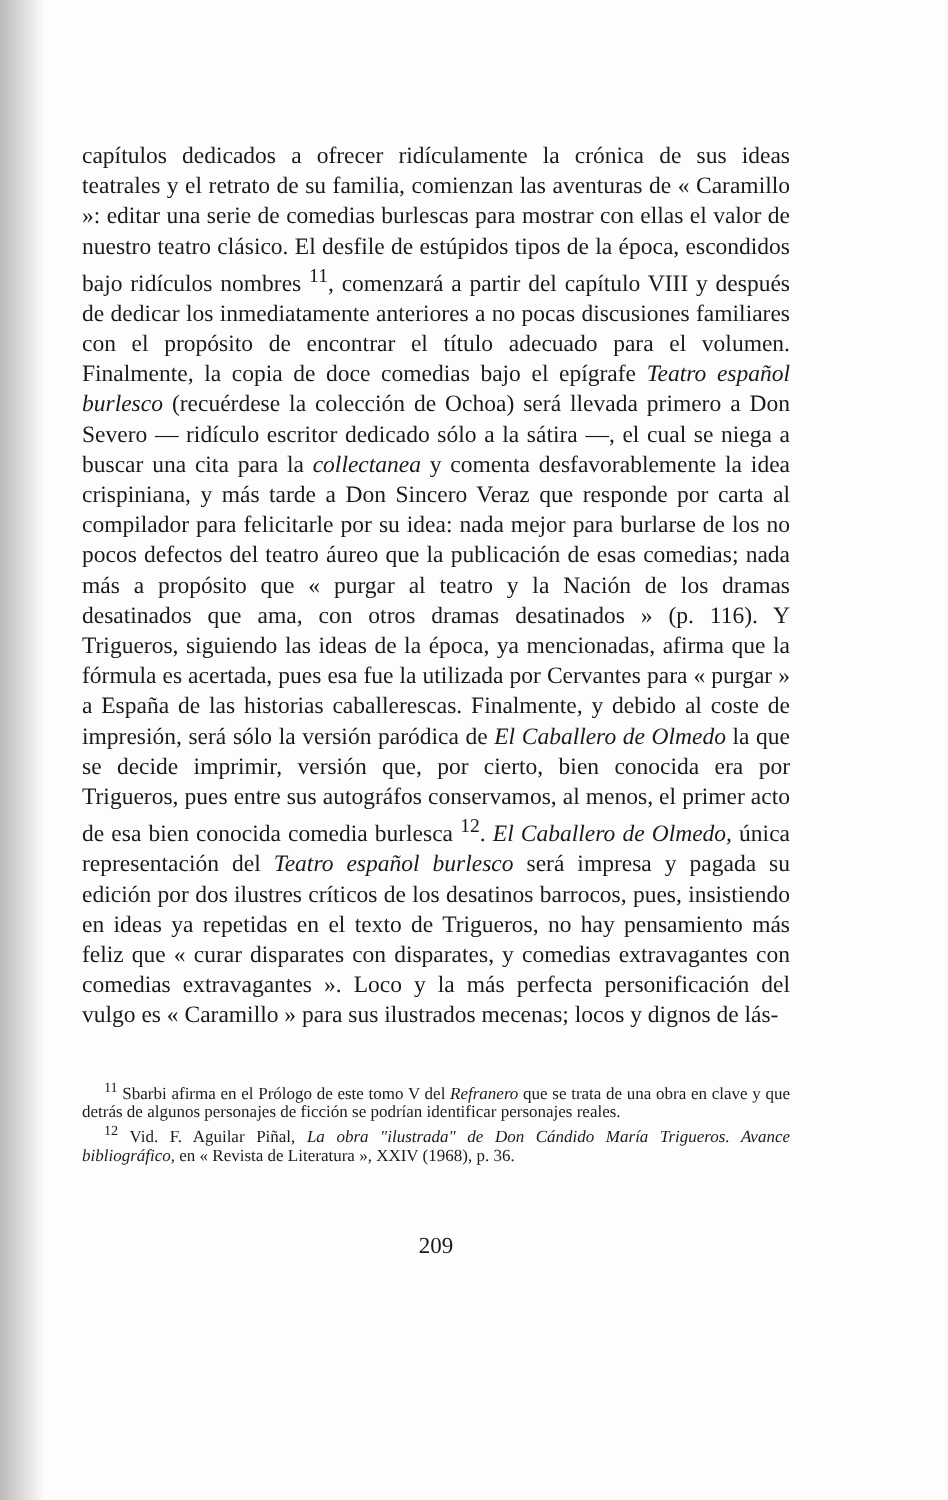capítulos dedicados a ofrecer ridículamente la crónica de sus ideas teatrales y el retrato de su familia, comienzan las aventuras de « Caramillo »: editar una serie de comedias burlescas para mostrar con ellas el valor de nuestro teatro clásico. El desfile de estúpidos tipos de la época, escondidos bajo ridículos nombres <sup>11</sup>, comenzará a partir del capítulo VIII y después de dedicar los inmediatamente anteriores a no pocas discusiones familiares con el propósito de encontrar el título adecuado para el volumen. Finalmente, la copia de doce comedias bajo el epígrafe Teatro español burlesco (recuérdese la colección de Ochoa) será llevada primero a Don Severo — ridículo escritor dedicado sólo a la sátira —, el cual se niega a buscar una cita para la collectanea y comenta desfavorablemente la idea crispiniana, y más tarde a Don Sincero Veraz que responde por carta al compilador para felicitarle por su idea: nada mejor para burlarse de los no pocos defectos del teatro áureo que la publicación de esas comedias; nada más a propósito que « purgar al teatro y la Nación de los dramas desatinados que ama, con otros dramas desatinados » (p. 116). Y Trigueros, siguiendo las ideas de la época, ya mencionadas, afirma que la fórmula es acertada, pues esa fue la utilizada por Cervantes para « purgar » a España de las historias caballerescas. Finalmente, y debido al coste de impresión, será sólo la versión paródica de El Caballero de Olmedo la que se decide imprimir, versión que, por cierto, bien conocida era por Trigueros, pues entre sus autográfos conservamos, al menos, el primer acto de esa bien conocida comedia burlesca <sup>12</sup>. El Caballero de Olmedo, única representación del Teatro español burlesco será impresa y pagada su edición por dos ilustres críticos de los desatinos barrocos, pues, insistiendo en ideas ya repetidas en el texto de Trigueros, no hay pensamiento más feliz que « curar disparates con disparates, y comedias extravagantes con comedias extravagantes ». Loco y la más perfecta personificación del vulgo es « Caramillo » para sus ilustrados mecenas; locos y dignos de lás-
<sup>11</sup> Sbarbi afirma en el Prólogo de este tomo V del Refranero que se trata de una obra en clave y que detrás de algunos personajes de ficción se podrían identificar personajes reales.
<sup>12</sup> Vid. F. Aguilar Piñal, La obra "ilustrada" de Don Cándido María Trigueros. Avance bibliográfico, en « Revista de Literatura », XXIV (1968), p. 36.
209